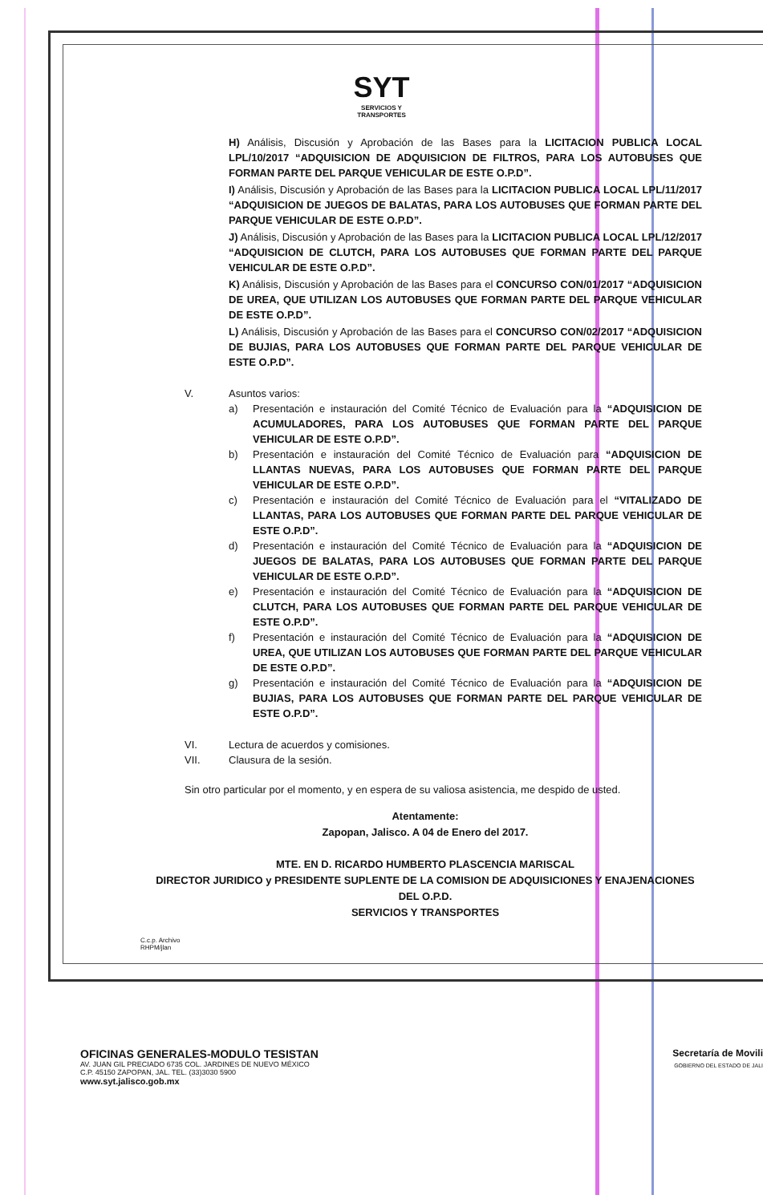SYT
SERVICIOS Y
TRANSPORTES
H) Análisis, Discusión y Aprobación de las Bases para la LICITACION PUBLICA LOCAL LPL/10/2017 “ADQUISICION DE ADQUISICION DE FILTROS, PARA LOS AUTOBUSES QUE FORMAN PARTE DEL PARQUE VEHICULAR DE ESTE O.P.D”.
I) Análisis, Discusión y Aprobación de las Bases para la LICITACION PUBLICA LOCAL LPL/11/2017 “ADQUISICION DE JUEGOS DE BALATAS, PARA LOS AUTOBUSES QUE FORMAN PARTE DEL PARQUE VEHICULAR DE ESTE O.P.D”.
J) Análisis, Discusión y Aprobación de las Bases para la LICITACION PUBLICA LOCAL LPL/12/2017 “ADQUISICION DE CLUTCH, PARA LOS AUTOBUSES QUE FORMAN PARTE DEL PARQUE VEHICULAR DE ESTE O.P.D”.
K) Análisis, Discusión y Aprobación de las Bases para el CONCURSO CON/01/2017 “ADQUISICION DE UREA, QUE UTILIZAN LOS AUTOBUSES QUE FORMAN PARTE DEL PARQUE VEHICULAR DE ESTE O.P.D”.
L) Análisis, Discusión y Aprobación de las Bases para el CONCURSO CON/02/2017 “ADQUISICION DE BUJIAS, PARA LOS AUTOBUSES QUE FORMAN PARTE DEL PARQUE VEHICULAR DE ESTE O.P.D”.
V. Asuntos varios:
a) Presentación e instauración del Comité Técnico de Evaluación para la “ADQUISICION DE ACUMULADORES, PARA LOS AUTOBUSES QUE FORMAN PARTE DEL PARQUE VEHICULAR DE ESTE O.P.D”.
b) Presentación e instauración del Comité Técnico de Evaluación para “ADQUISICION DE LLANTAS NUEVAS, PARA LOS AUTOBUSES QUE FORMAN PARTE DEL PARQUE VEHICULAR DE ESTE O.P.D”.
c) Presentación e instauración del Comité Técnico de Evaluación para el “VITALIZADO DE LLANTAS, PARA LOS AUTOBUSES QUE FORMAN PARTE DEL PARQUE VEHICULAR DE ESTE O.P.D”.
d) Presentación e instauración del Comité Técnico de Evaluación para la “ADQUISICION DE JUEGOS DE BALATAS, PARA LOS AUTOBUSES QUE FORMAN PARTE DEL PARQUE VEHICULAR DE ESTE O.P.D”.
e) Presentación e instauración del Comité Técnico de Evaluación para la “ADQUISICION DE CLUTCH, PARA LOS AUTOBUSES QUE FORMAN PARTE DEL PARQUE VEHICULAR DE ESTE O.P.D”.
f) Presentación e instauración del Comité Técnico de Evaluación para la “ADQUISICION DE UREA, QUE UTILIZAN LOS AUTOBUSES QUE FORMAN PARTE DEL PARQUE VEHICULAR DE ESTE O.P.D”.
g) Presentación e instauración del Comité Técnico de Evaluación para la “ADQUISICION DE BUJIAS, PARA LOS AUTOBUSES QUE FORMAN PARTE DEL PARQUE VEHICULAR DE ESTE O.P.D”.
VI. Lectura de acuerdos y comisiones.
VII. Clausura de la sesión.
Sin otro particular por el momento, y en espera de su valiosa asistencia, me despido de usted.
Atentamente:
Zapopan, Jalisco. A 04 de Enero del 2017.
MTE. EN D. RICARDO HUMBERTO PLASCENCIA MARISCAL
DIRECTOR JURIDICO y PRESIDENTE SUPLENTE DE LA COMISION DE ADQUISICIONES Y ENAJENACIONES DEL O.P.D.
SERVICIOS Y TRANSPORTES
C.c.p. Archivo
RHPM/jlan
OFICINAS GENERALES-MODULO TESISTAN
AV. JUAN GIL PRECIADO 6735 COL. JARDINES DE NUEVO MÉXICO
C.P. 45150 ZAPOPAN, JAL. TEL. (33)3030 5900
www.syt.jalisco.gob.mx
Secretaría de Movili
GOBIERNO DEL ESTADO DE JALI